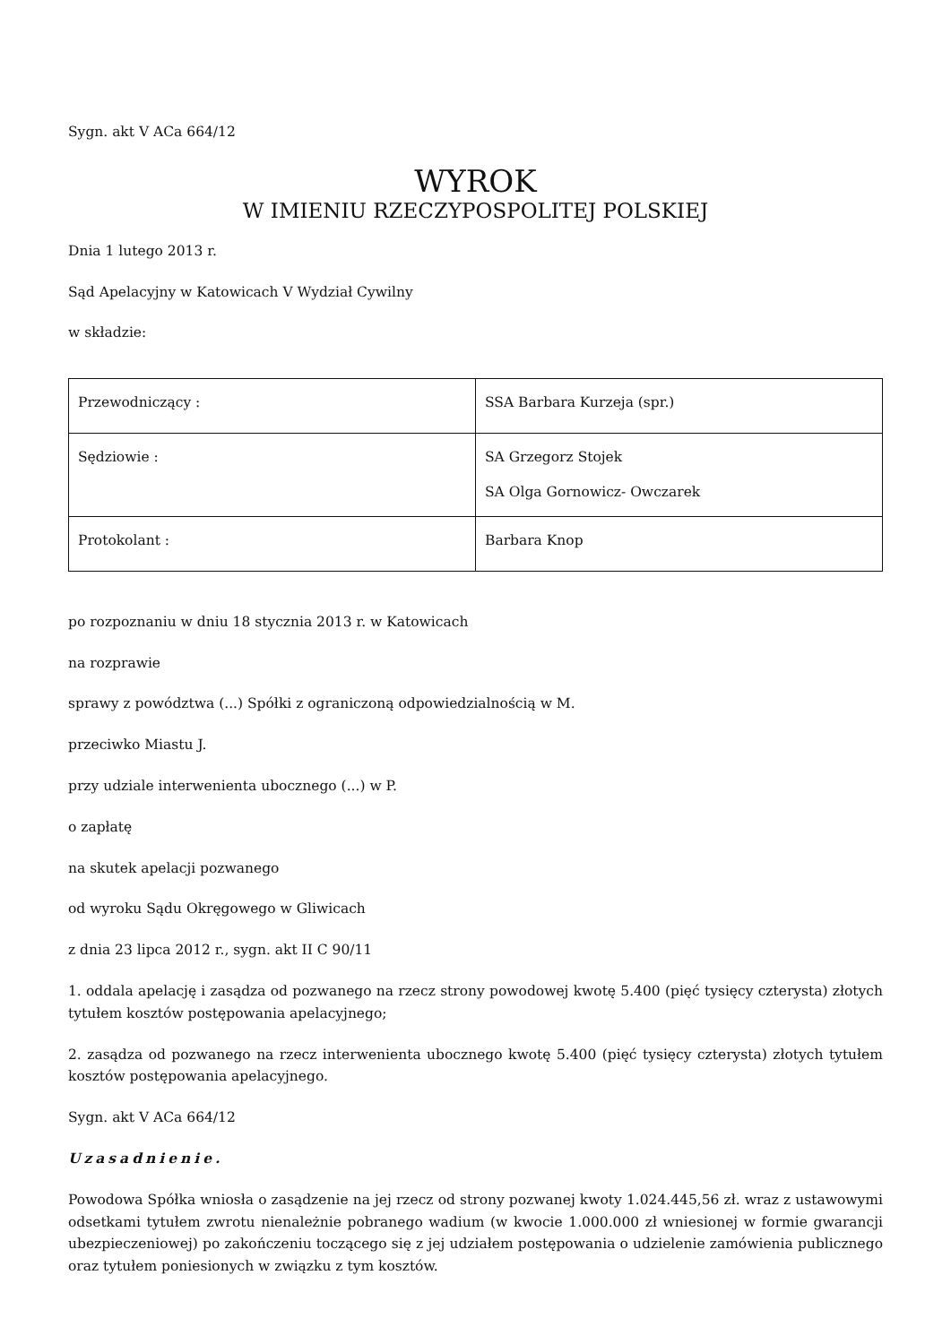Sygn. akt V ACa 664/12
WYROK
W IMIENIU RZECZYPOSPOLITEJ POLSKIEJ
Dnia 1 lutego 2013 r.
Sąd Apelacyjny w Katowicach V Wydział Cywilny
w składzie:
| Przewodniczący : | SSA Barbara Kurzeja (spr.) |
| Sędziowie : | SA Grzegorz Stojek SA Olga Gornowicz- Owczarek |
| Protokolant : | Barbara Knop |
po rozpoznaniu w dniu 18 stycznia 2013 r. w Katowicach
na rozprawie
sprawy z powództwa (...) Spółki z ograniczoną odpowiedzialnością w M.
przeciwko Miastu J.
przy udziale interwenienta ubocznego (...) w P.
o zapłatę
na skutek apelacji pozwanego
od wyroku Sądu Okręgowego w Gliwicach
z dnia 23 lipca 2012 r., sygn. akt II C 90/11
1. oddala apelację i zasądza od pozwanego na rzecz strony powodowej kwotę 5.400 (pięć tysięcy czterysta) złotych tytułem kosztów postępowania apelacyjnego;
2. zasądza od pozwanego na rzecz interwenienta ubocznego kwotę 5.400 (pięć tysięcy czterysta) złotych tytułem kosztów postępowania apelacyjnego.
Sygn. akt V ACa 664/12
Uzasadnienie.
Powodowa Spółka wniosła o zasądzenie na jej rzecz od strony pozwanej kwoty 1.024.445,56 zł. wraz z ustawowymi odsetkami tytułem zwrotu nienależnie pobranego wadium (w kwocie 1.000.000 zł wniesionej w formie gwarancji ubezpieczeniowej) po zakończeniu toczącego się z jej udziałem postępowania o udzielenie zamówienia publicznego oraz tytułem poniesionych w związku z tym kosztów.